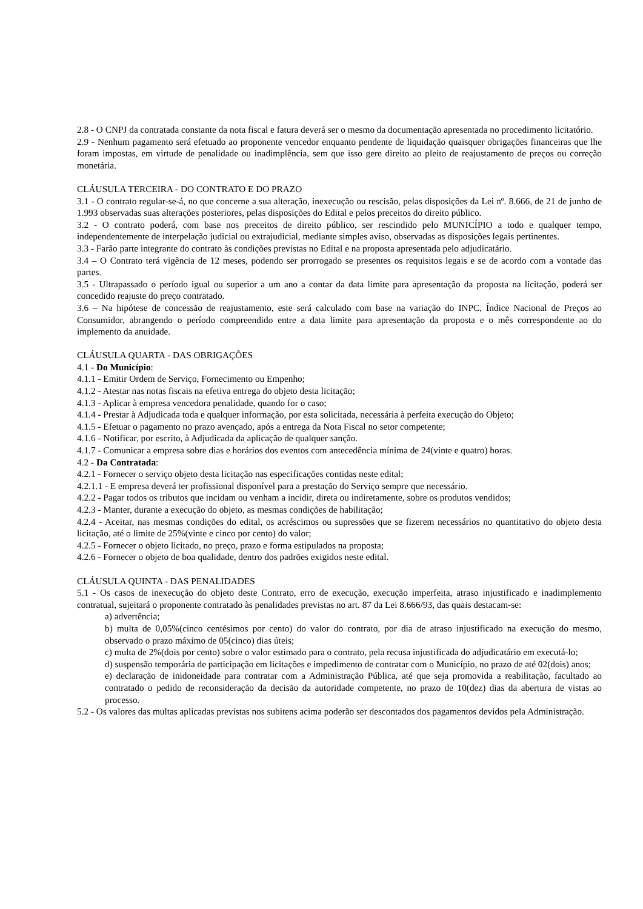2.8 - O CNPJ da contratada constante da nota fiscal e fatura deverá ser o mesmo da documentação apresentada no procedimento licitatório.
2.9 - Nenhum pagamento será efetuado ao proponente vencedor enquanto pendente de liquidação quaisquer obrigações financeiras que lhe foram impostas, em virtude de penalidade ou inadimplência, sem que isso gere direito ao pleito de reajustamento de preços ou correção monetária.
CLÁUSULA TERCEIRA - DO CONTRATO E DO PRAZO
3.1 - O contrato regular-se-á, no que concerne a sua alteração, inexecução ou rescisão, pelas disposições da Lei nº. 8.666, de 21 de junho de 1.993 observadas suas alterações posteriores, pelas disposições do Edital e pelos preceitos do direito público.
3.2 - O contrato poderá, com base nos preceitos de direito público, ser rescindido pelo MUNICÍPIO a todo e qualquer tempo, independentemente de interpelação judicial ou extrajudicial, mediante simples aviso, observadas as disposições legais pertinentes.
3.3 - Farão parte integrante do contrato às condições previstas no Edital e na proposta apresentada pelo adjudicatário.
3.4 – O Contrato terá vigência de 12 meses, podendo ser prorrogado se presentes os requisitos legais e se de acordo com a vontade das partes.
3.5 - Ultrapassado o período igual ou superior a um ano a contar da data limite para apresentação da proposta na licitação, poderá ser concedido reajuste do preço contratado.
3.6 – Na hipótese de concessão de reajustamento, este será calculado com base na variação do INPC, Índice Nacional de Preços ao Consumidor, abrangendo o período compreendido entre a data limite para apresentação da proposta e o mês correspondente ao do implemento da anuidade.
CLÁUSULA QUARTA - DAS OBRIGAÇÕES
4.1 - Do Município:
4.1.1 - Emitir Ordem de Serviço, Fornecimento ou Empenho;
4.1.2 - Atestar nas notas fiscais na efetiva entrega do objeto desta licitação;
4.1.3 - Aplicar à empresa vencedora penalidade, quando for o caso;
4.1.4 - Prestar à Adjudicada toda e qualquer informação, por esta solicitada, necessária à perfeita execução do Objeto;
4.1.5 - Efetuar o pagamento no prazo avençado, após a entrega da Nota Fiscal no setor competente;
4.1.6 - Notificar, por escrito, à Adjudicada da aplicação de qualquer sanção.
4.1.7 - Comunicar a empresa sobre dias e horários dos eventos com antecedência mínima de 24(vinte e quatro) horas.
4.2 - Da Contratada:
4.2.1 - Fornecer o serviço objeto desta licitação nas especificações contidas neste edital;
4.2.1.1 - E empresa deverá ter profissional disponível para a prestação do Serviço sempre que necessário.
4.2.2 - Pagar todos os tributos que incidam ou venham a incidir, direta ou indiretamente, sobre os produtos vendidos;
4.2.3 - Manter, durante a execução do objeto, as mesmas condições de habilitação;
4.2.4 - Aceitar, nas mesmas condições do edital, os acréscimos ou supressões que se fizerem necessários no quantitativo do objeto desta licitação, até o limite de 25%(vinte e cinco por cento) do valor;
4.2.5 - Fornecer o objeto licitado, no preço, prazo e forma estipulados na proposta;
4.2.6 - Fornecer o objeto de boa qualidade, dentro dos padrões exigidos neste edital.
CLÁUSULA QUINTA - DAS PENALIDADES
5.1 - Os casos de inexecução do objeto deste Contrato, erro de execução, execução imperfeita, atraso injustificado e inadimplemento contratual, sujeitará o proponente contratado às penalidades previstas no art. 87 da Lei 8.666/93, das quais destacam-se:
a) advertência;
b) multa de 0,05%(cinco centésimos por cento) do valor do contrato, por dia de atraso injustificado na execução do mesmo, observado o prazo máximo de 05(cinco) dias úteis;
c) multa de 2%(dois por cento) sobre o valor estimado para o contrato, pela recusa injustificada do adjudicatário em executá-lo;
d) suspensão temporária de participação em licitações e impedimento de contratar com o Município, no prazo de até 02(dois) anos;
e) declaração de inidoneidade para contratar com a Administração Pública, até que seja promovida a reabilitação, facultado ao contratado o pedido de reconsideração da decisão da autoridade competente, no prazo de 10(dez) dias da abertura de vistas ao processo.
5.2 - Os valores das multas aplicadas previstas nos subitens acima poderão ser descontados dos pagamentos devidos pela Administração.